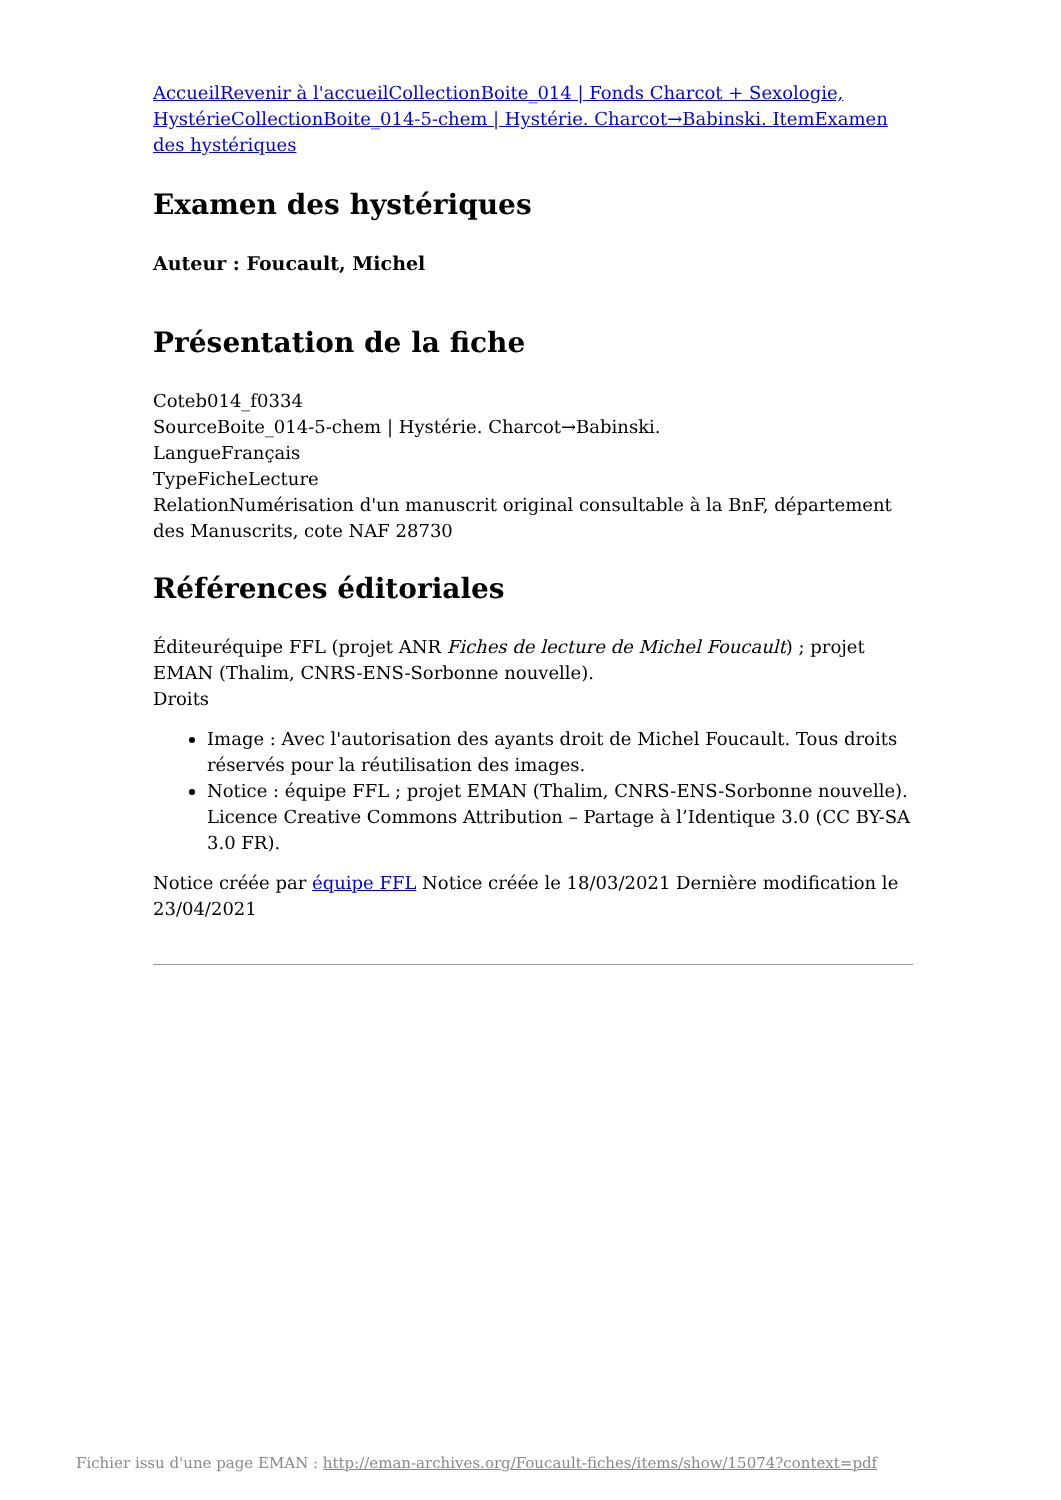AccueilRevenir à l'accueilCollectionBoite_014 | Fonds Charcot + Sexologie, HystérieCollectionBoite_014-5-chem | Hystérie. Charcot→Babinski. ItemExamen des hystériques
Examen des hystériques
Auteur : Foucault, Michel
Présentation de la fiche
Coteb014_f0334
SourceBoite_014-5-chem | Hystérie. Charcot→Babinski.
LangueFrançais
TypeFicheLecture
RelationNumérisation d'un manuscrit original consultable à la BnF, département des Manuscrits, cote NAF 28730
Références éditoriales
Éditeuréquipe FFL (projet ANR Fiches de lecture de Michel Foucault) ; projet EMAN (Thalim, CNRS-ENS-Sorbonne nouvelle).
Droits
Image : Avec l'autorisation des ayants droit de Michel Foucault. Tous droits réservés pour la réutilisation des images.
Notice : équipe FFL ; projet EMAN (Thalim, CNRS-ENS-Sorbonne nouvelle). Licence Creative Commons Attribution – Partage à l’Identique 3.0 (CC BY-SA 3.0 FR).
Notice créée par équipe FFL Notice créée le 18/03/2021 Dernière modification le 23/04/2021
Fichier issu d'une page EMAN : http://eman-archives.org/Foucault-fiches/items/show/15074?context=pdf